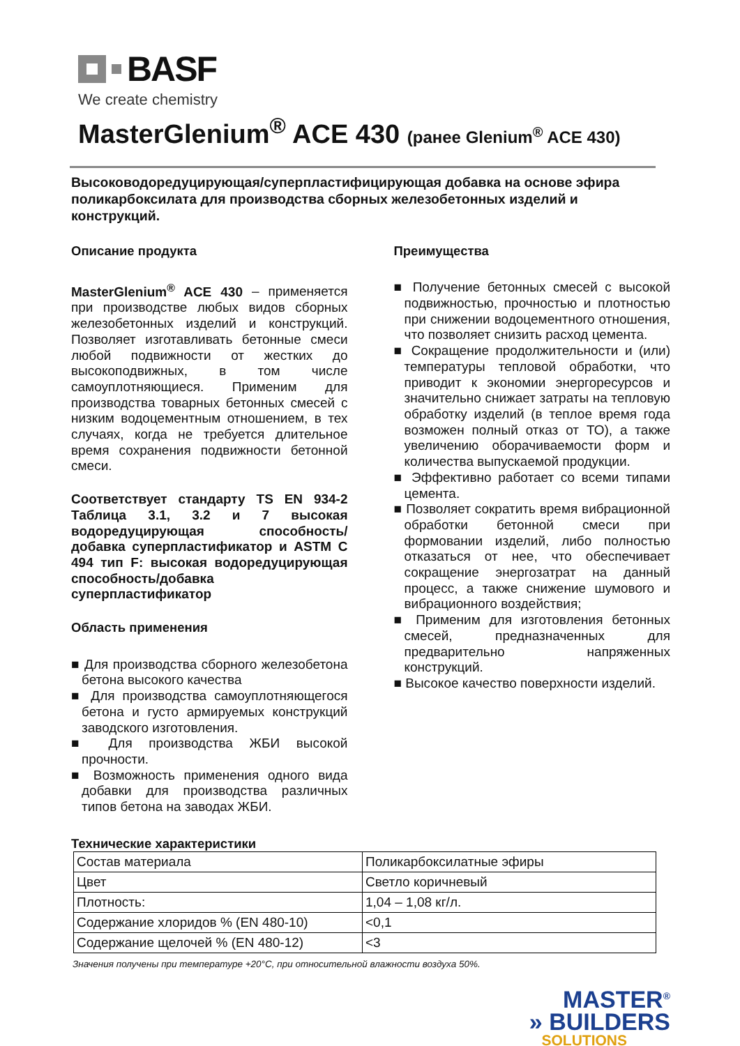BASF
We create chemistry
MasterGlenium<sup>®</sup> ACE 430 (ранее Glenium<sup>®</sup> ACE 430)
Высоководоредуцирующая/суперпластифицирующая добавка на основе эфира поликарбоксилата для производства сборных железобетонных изделий и конструкций.
Описание продукта
MasterGlenium<sup>®</sup> ACE 430 – применяется при производстве любых видов сборных железобетонных изделий и конструкций. Позволяет изготавливать бетонные смеси любой подвижности от жестких до высокоподвижных, в том числе самоуплотняющиеся. Применим для производства товарных бетонных смесей с низким водоцементным отношением, в тех случаях, когда не требуется длительное время сохранения подвижности бетонной смеси.
Соответствует стандарту TS EN 934-2 Таблица 3.1, 3.2 и 7 высокая водоредуцирующая способность/добавка суперпластификатор и ASTM C 494 тип F: высокая водоредуцирующая способность/добавка суперпластификатор
Область применения
■ Для производства сборного железобетона бетона высокого качества
■ Для производства самоуплотняющегося бетона и густо армируемых конструкций заводского изготовления.
■ Для производства ЖБИ высокой прочности.
■ Возможность применения одного вида добавки для производства различных типов бетона на заводах ЖБИ.
Преимущества
■ Получение бетонных смесей с высокой подвижностью, прочностью и плотностью при снижении водоцементного отношения, что позволяет снизить расход цемента.
■ Сокращение продолжительности и (или) температуры тепловой обработки, что приводит к экономии энергоресурсов и значительно снижает затраты на тепловую обработку изделий (в теплое время года возможен полный отказ от ТО), а также увеличению оборачиваемости форм и количества выпускаемой продукции.
■ Эффективно работает со всеми типами цемента.
■ Позволяет сократить время вибрационной обработки бетонной смеси при формовании изделий, либо полностью отказаться от нее, что обеспечивает сокращение энергозатрат на данный процесс, а также снижение шумового и вибрационного воздействия;
■ Применим для изготовления бетонных смесей, предназначенных для предварительно напряженных конструкций.
■ Высокое качество поверхности изделий.
Технические характеристики
| Состав материала | Поликарбоксилатные эфиры |
| Цвет | Светло коричневый |
| Плотность: | 1,04 – 1,08 кг/л. |
| Содержание хлоридов % (EN 480-10) | <0,1 |
| Содержание щелочей % (EN 480-12) | <3 |
Значения получены при температуре +20°C, при относительной влажности воздуха 50%.
MASTER<sup>®</sup>
» BUILDERS
SOLUTIONS